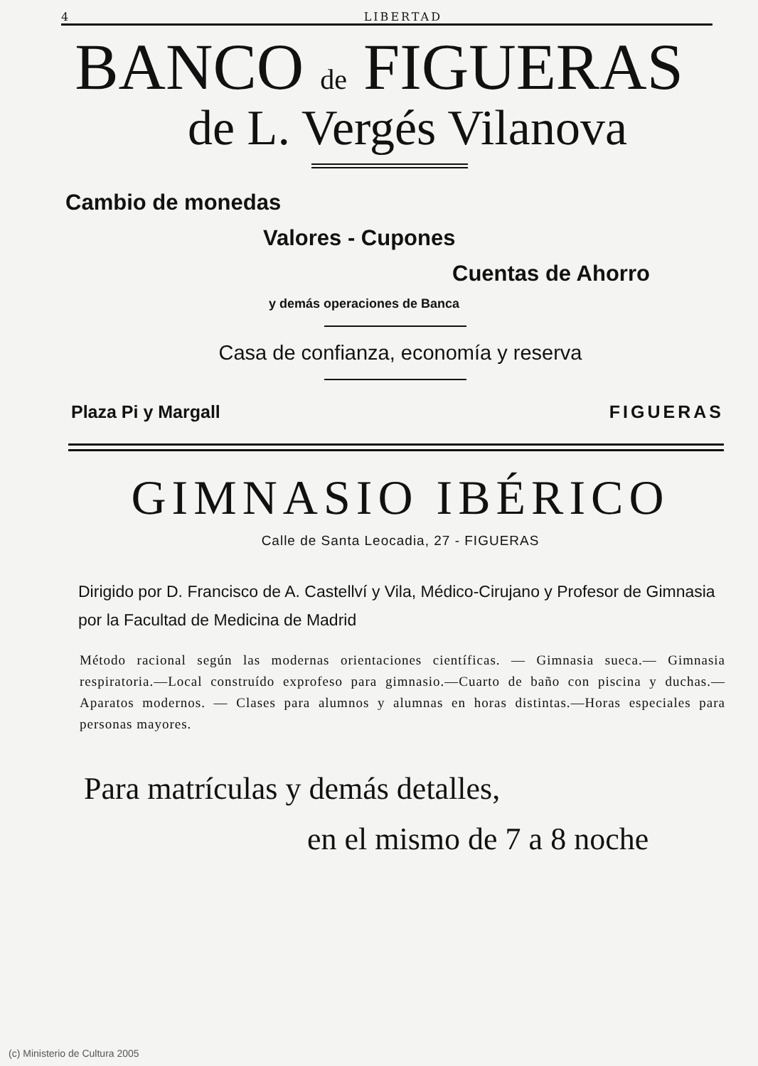4 LIBERTAD
BANCO de FIGUERAS
de L. Vergés Vilanova
Cambio de monedas
Valores - Cupones
Cuentas de Ahorro
y demás operaciones de Banca
Casa de confianza, economía y reserva
Plaza Pi y Margall FIGUERAS
GIMNASIO IBÉRICO
Calle de Santa Leocadia, 27 - FIGUERAS
Dirigido por D. Francisco de A. Castellví y Vila, Médico-Cirujano y Profesor de Gimnasia por la Facultad de Medicina de Madrid
Método racional según las modernas orientaciones científicas. — Gimnasia sueca.— Gimnasia respiratoria.—Local construído exprofeso para gimnasio.—Cuarto de baño con piscina y duchas.—Aparatos modernos. — Clases para alumnos y alumnas en horas distintas.—Horas especiales para personas mayores.
Para matrículas y demás detalles,
en el mismo de 7 a 8 noche
(c) Ministerio de Cultura 2005